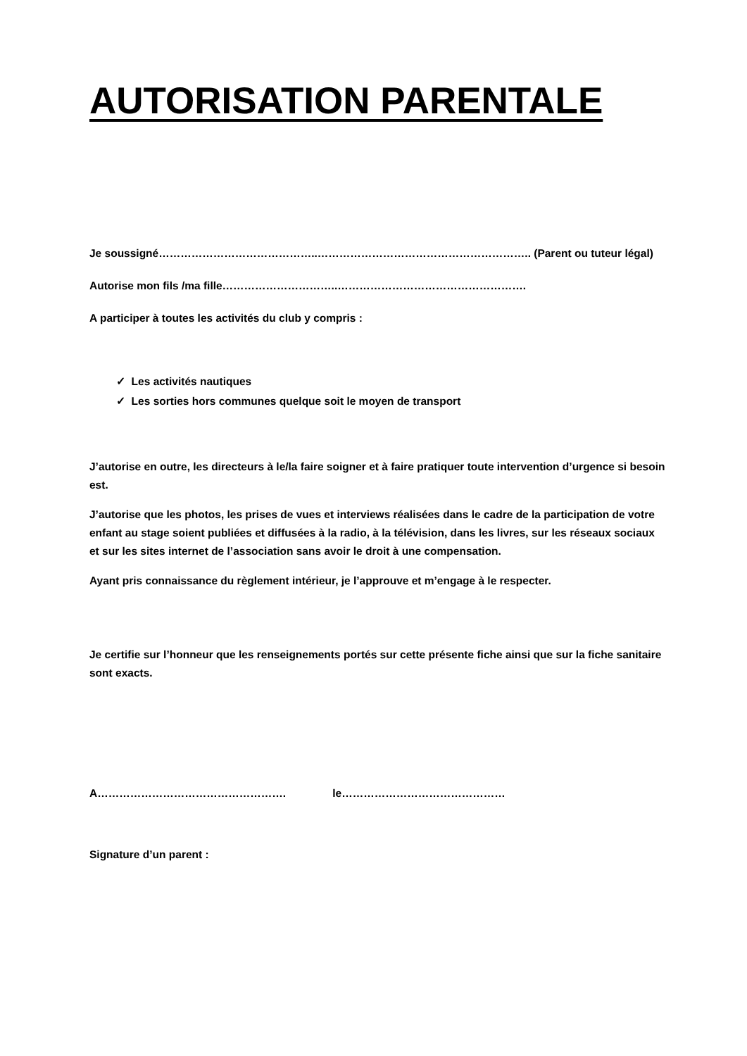AUTORISATION PARENTALE
Je soussigné……………………………………..………………………………………………….. (Parent ou tuteur légal)
Autorise mon fils /ma fille…………………………..…………………………………………….
A participer à toutes les activités du club y compris :
✓ Les activités nautiques
✓ Les sorties hors communes quelque soit le moyen de transport
J’autorise en outre, les directeurs à le/la faire soigner et à faire pratiquer toute intervention d’urgence si besoin est.
J’autorise que les photos, les prises de vues et interviews réalisées dans le cadre de la participation de votre enfant au stage soient publiées et diffusées à la radio, à la télévision, dans les livres, sur les réseaux sociaux et sur les sites internet de l’association sans avoir le droit à une compensation.
Ayant pris connaissance du règlement intérieur, je l’approuve et m’engage à le respecter.
Je certifie sur l’honneur que les renseignements portés sur cette présente fiche ainsi que sur la fiche sanitaire sont exacts.
A……………………………………………. le………………………………………
Signature d’un parent :